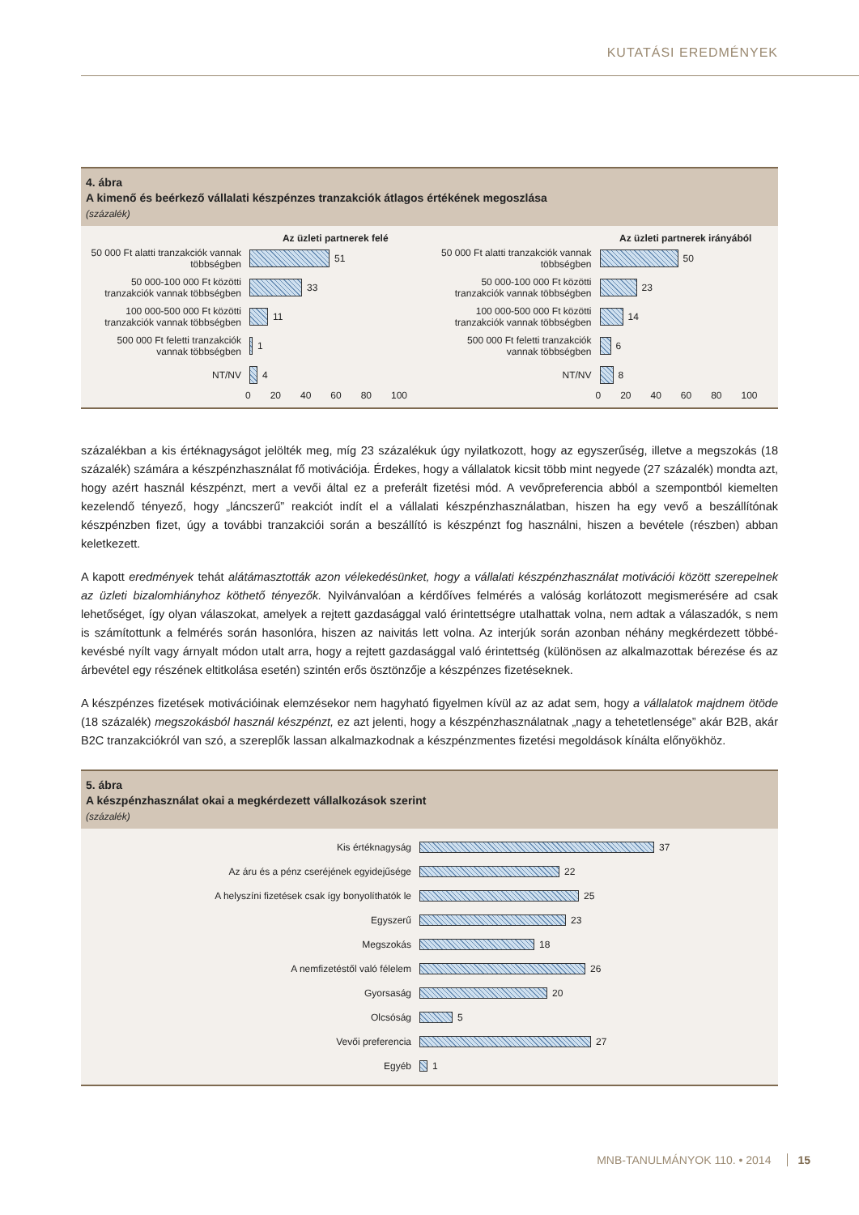KUTATÁSI EREDMÉNYEK
4. ábra
A kimenő és beérkező vállalati készpénzes tranzakciók átlagos értékének megoszlása
(százalék)
Az üzleti partnerek felé
50 000 Ft alatti tranzakciók vannak többségben
51
50 000-100 000 Ft közötti tranzakciók vannak többségben
33
100 000-500 000 Ft közötti tranzakciók vannak többségben
11
500 000 Ft feletti tranzakciók vannak többségben
1
NT/NV 4
0 20 40 60 80 100
Az üzleti partnerek irányából
50 000 Ft alatti tranzakciók vannak többségben
50
50 000-100 000 Ft közötti tranzakciók vannak többségben
23
100 000-500 000 Ft közötti tranzakciók vannak többségben
14
500 000 Ft feletti tranzakciók vannak többségben
6
NT/NV 8
0 20 40 60 80 100
százalékban a kis értéknagyságot jelölték meg, míg 23 százalékuk úgy nyilatkozott, hogy az egyszerűség, illetve a megszokás (18 százalék) számára a készpénzhasználat fő motivációja. Érdekes, hogy a vállalatok kicsit több mint negyede (27 százalék) mondta azt, hogy azért használ készpénzt, mert a vevői által ez a preferált fizetési mód. A vevőpreferencia abból a szempont­ból kiemelten kezelendő tényező, hogy „láncszerű” reakciót indít el a vállalati készpénzhasználatban, hiszen ha egy vevő a beszállítónak készpénzben fizet, úgy a további tranzakciói során a beszállító is készpénzt fog használni, hiszen a bevétele (részben) abban keletkezett.
A kapott eredmények tehát alátámasztották azon vélekedésünket, hogy a vállalati készpénzhasználat motivációi között sze­repelnek az üzleti bizalomhiányhoz köthető tényezők. Nyilvánvalóan a kérdőíves felmérés a valóság korlátozott megismeré­sére ad csak lehetőséget, így olyan válaszokat, amelyek a rejtett gazdasággal való érintettségre utalhattak volna, nem adtak a válaszadók, s nem is számítottunk a felmérés során hasonlóra, hiszen az naivitás lett volna. Az interjúk során azonban néhány megkérdezett többé-kevésbé nyílt vagy árnyalt módon utalt arra, hogy a rejtett gazdasággal való érintettség (külö­nösen az alkalmazottak bérezése és az árbevétel egy részének eltitkolása esetén) szintén erős ösztönzője a készpénzes fize­téseknek.
A készpénzes fizetések motivációinak elemzésekor nem hagyható figyelmen kívül az az adat sem, hogy a vállalatok majdnem ötöde (18 százalék) megszokásból használ készpénzt, ez azt jelenti, hogy a készpénzhasználatnak „nagy a tehetetlensége” akár B2B, akár B2C tranzakciókról van szó, a szereplők lassan alkalmazkodnak a készpénzmentes fizetési megoldások kínálta előnyökhöz.
5. ábra
A készpénzhasználat okai a megkérdezett vállalkozások szerint
(százalék)
Kis értéknagyság 37
Az áru és a pénz cseréjének egyidejűsége 22
A helyszíni fizetések csak így bonyolíthatók le 25
Egyszerű 23
Megszokás 18
A nemfizetéstől való félelem 26
Gyorsaság 20
Olcsóság 5
Vevői preferencia 27
Egyéb 1
MNB-TANULMÁNYOK 110. • 2014 15